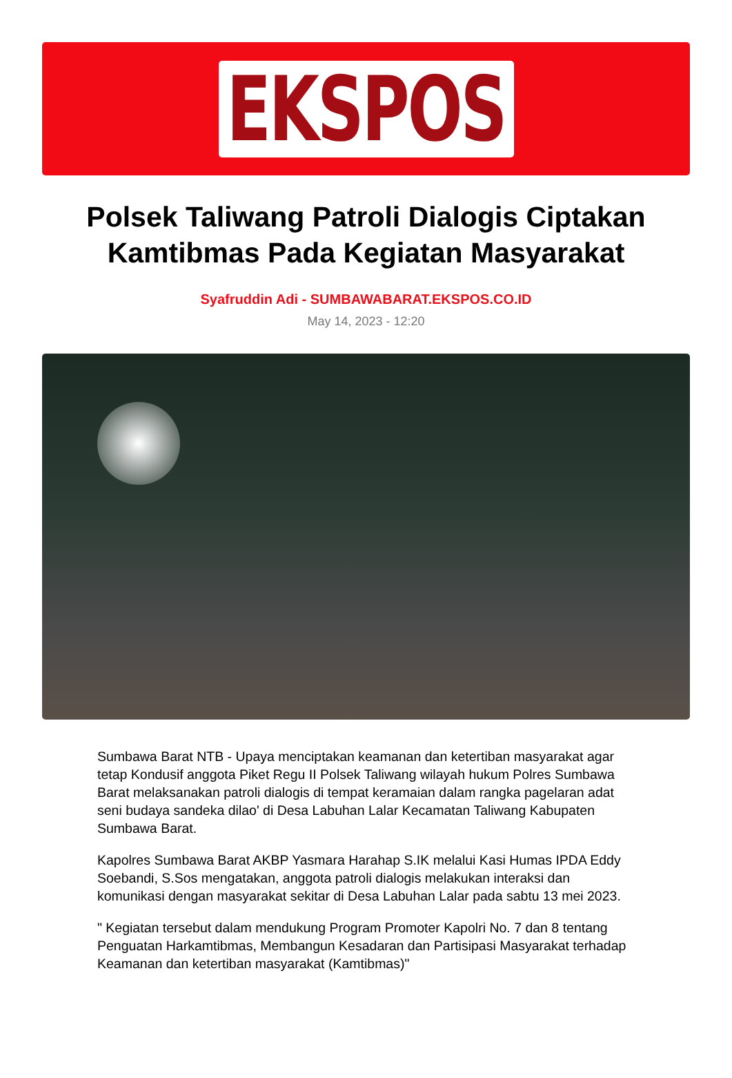EKSPOS
Polsek Taliwang Patroli Dialogis Ciptakan Kamtibmas Pada Kegiatan Masyarakat
Syafruddin Adi - SUMBAWABARAT.EKSPOS.CO.ID
May 14, 2023 - 12:20
Sumbawa Barat NTB - Upaya menciptakan keamanan dan ketertiban masyarakat agar tetap Kondusif anggota Piket Regu II Polsek Taliwang wilayah hukum Polres Sumbawa Barat melaksanakan patroli dialogis di tempat keramaian dalam rangka pagelaran adat seni budaya sandeka dilao' di Desa Labuhan Lalar Kecamatan Taliwang Kabupaten Sumbawa Barat.
Kapolres Sumbawa Barat AKBP Yasmara Harahap S.IK melalui Kasi Humas IPDA Eddy Soebandi, S.Sos mengatakan, anggota patroli dialogis melakukan interaksi dan komunikasi dengan masyarakat sekitar di Desa Labuhan Lalar pada sabtu 13 mei 2023.
" Kegiatan tersebut dalam mendukung Program Promoter Kapolri No. 7 dan 8 tentang Penguatan Harkamtibmas, Membangun Kesadaran dan Partisipasi Masyarakat terhadap Keamanan dan ketertiban masyarakat (Kamtibmas)"